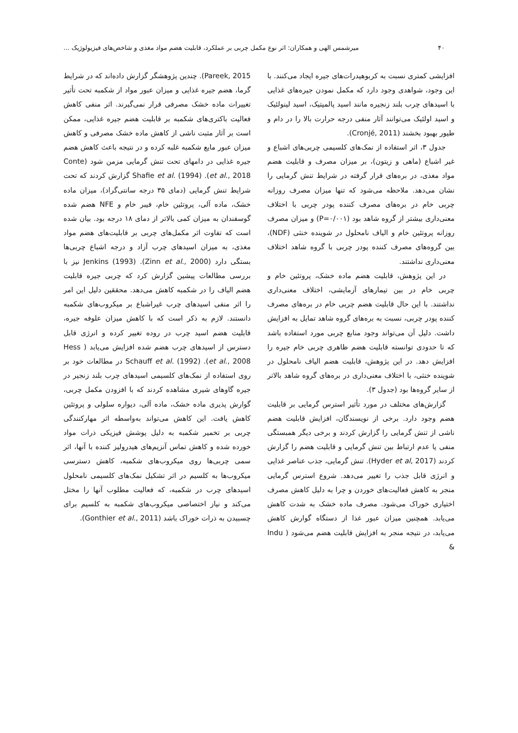۴۰ میرشمس الهی و همکاران: اثر نوع مکمل چربی بر عملکرد، قابلیت هضم مواد مغذی و شاخص‌های فیزیولوژیک ...
افزایشی کمتری نسبت به کربوهیدرات‌های جیره ایجاد می‌کنند. با این وجود، شواهدی وجود دارد که مکمل نمودن جیره‌های غذایی با اسیدهای چرب بلند زنجیره مانند اسید پالمیتیک، اسید لینولئیک و اسید اولئیک می‌توانند آثار منفی درجه حرارت بالا را در دام و طیور بهبود بخشند (Cronjé, 2011).
جدول ۳، اثر استفاده از نمک‌های کلسیمی چربی‌های اشباع و غیر اشباع (ماهی و زیتون)، بر میزان مصرف و قابلیت هضم مواد مغذی، در بره‌های قرار گرفته در شرایط تنش گرمایی را نشان می‌دهد. ملاحظه می‌شود که تنها میزان مصرف روزانه چربی خام در بره‌های مصرف کننده پودر چربی با اختلاف معنی‌داری بیشتر از گروه شاهد بود (P=۰/۰۰۱) و میزان مصرف روزانه پروتئین خام و الیاف نامحلول در شوینده خنثی (NDF)، بین گروه‌های مصرف کننده پودر چربی با گروه شاهد اختلاف معنی‌داری نداشتند.
در این پژوهش، قابلیت هضم ماده خشک، پروتئین خام و چربی خام در بین تیمارهای آزمایشی، اختلاف معنی‌داری نداشتند. با این حال قابلیت هضم چربی خام در بره‌های مصرف کننده پودر چربی، نسبت به بره‌های گروه شاهد تمایل به افزایش داشت. دلیل آن می‌تواند وجود منابع چربی مورد استفاده باشد که تا حدودی توانسته قابلیت هضم ظاهری چربی خام جیره را افزایش دهد. در این پژوهش، قابلیت هضم الیاف نامحلول در شوینده خنثی، با اختلاف معنی‌داری در بره‌های گروه شاهد بالاتر از سایر گروه‌ها بود (جدول ۳).
گزارش‌های مختلف در مورد تأثیر استرس گرمایی بر قابلیت هضم وجود دارد. برخی از نویسندگان، افزایش قابلیت هضم ناشی از تنش گرمایی را گزارش کردند و برخی دیگر همبستگی منفی یا عدم ارتباط بین تنش گرمایی و قابلیت هضم را گزارش کردند (Hyder et al, 2017). تنش گرمایی، جذب عناصر غذایی و انرژی قابل جذب را تغییر می‌دهد. شروع استرس گرمایی منجر به کاهش فعالیت‌های خوردن و چرا به دلیل کاهش مصرف اختیاری خوراک می‌شود. مصرف ماده خشک به شدت کاهش می‌یابد. همچنین میزان عبور غذا از دستگاه گوارش کاهش می‌یابد، در نتیجه منجر به افزایش قابلیت هضم می‌شود ( Indu &
Pareek, 2015). چندین پژوهشگر گزارش داده‌اند که در شرایط گرما، هضم جیره غذایی و میزان عبور مواد از شکمبه تحت تأثیر تغییرات ماده خشک مصرفی قرار نمی‌گیرند. اثر منفی کاهش فعالیت باکتری‌های شکمبه بر قابلیت هضم جیره غذایی، ممکن است بر آثار مثبت ناشی از کاهش ماده خشک مصرفی و کاهش میزان عبور مایع شکمبه غلبه کرده و در نتیجه باعث کاهش هضم جیره غذایی در دامهای تحت تنش گرمایی مزمن شود (Conte et al., 2018). Shafie et al. (1994) گزارش کردند که تحت شرایط تنش گرمایی (دمای ۳۵ درجه سانتی‌گراد)، میزان ماده خشک، ماده آلی، پروتئین خام، فیبر خام و NFE هضم شده گوسفندان به میزان کمی بالاتر از دمای ۱۸ درجه بود. بیان شده است که تفاوت اثر مکمل‌های چربی بر قابلیت‌های هضم مواد مغذی، به میزان اسیدهای چرب آزاد و درجه اشباع چربی‌ها بستگی دارد (Zinn et al., 2000). Jenkins (1993) نیز با بررسی مطالعات پیشین گزارش کرد که چربی جیره قابلیت هضم الیاف را در شکمبه کاهش می‌دهد. محققین دلیل این امر را اثر منفی اسیدهای چرب غیراشباع بر میکروب‌های شکمبه دانستند. لازم به ذکر است که با کاهش میزان علوفه جیره، قابلیت هضم اسید چرب در روده تغییر کرده و انرژی قابل دسترس از اسیدهای چرب هضم شده افزایش می‌یابد ( Hess et al., 2008). Schauff et al. (1992) در مطالعات خود بر روی استفاده از نمک‌های کلسیمی اسیدهای چرب بلند زنجیر در جیره گاوهای شیری مشاهده کردند که با افزودن مکمل چربی، گوارش پذیری ماده خشک، ماده آلی، دیواره سلولی و پروتئین کاهش یافت. این کاهش می‌تواند به‌واسطه اثر مهارکنندگی چربی بر تخمیر شکمبه به دلیل پوشش فیزیکی ذرات مواد خورده شده و کاهش تماس آنزیم‌های هیدرولیز کننده با آنها، اثر سمی چربی‌ها روی میکروب‌های شکمبه، کاهش دسترسی میکروب‌ها به کلسیم در اثر تشکیل نمک‌های کلسیمی نامحلول اسیدهای چرب در شکمبه، که فعالیت مطلوب آنها را مختل می‌کند و نیاز اختصاصی میکروب‌های شکمبه به کلسیم برای چسبیدن به ذرات خوراک باشد (Gonthier et al., 2011).